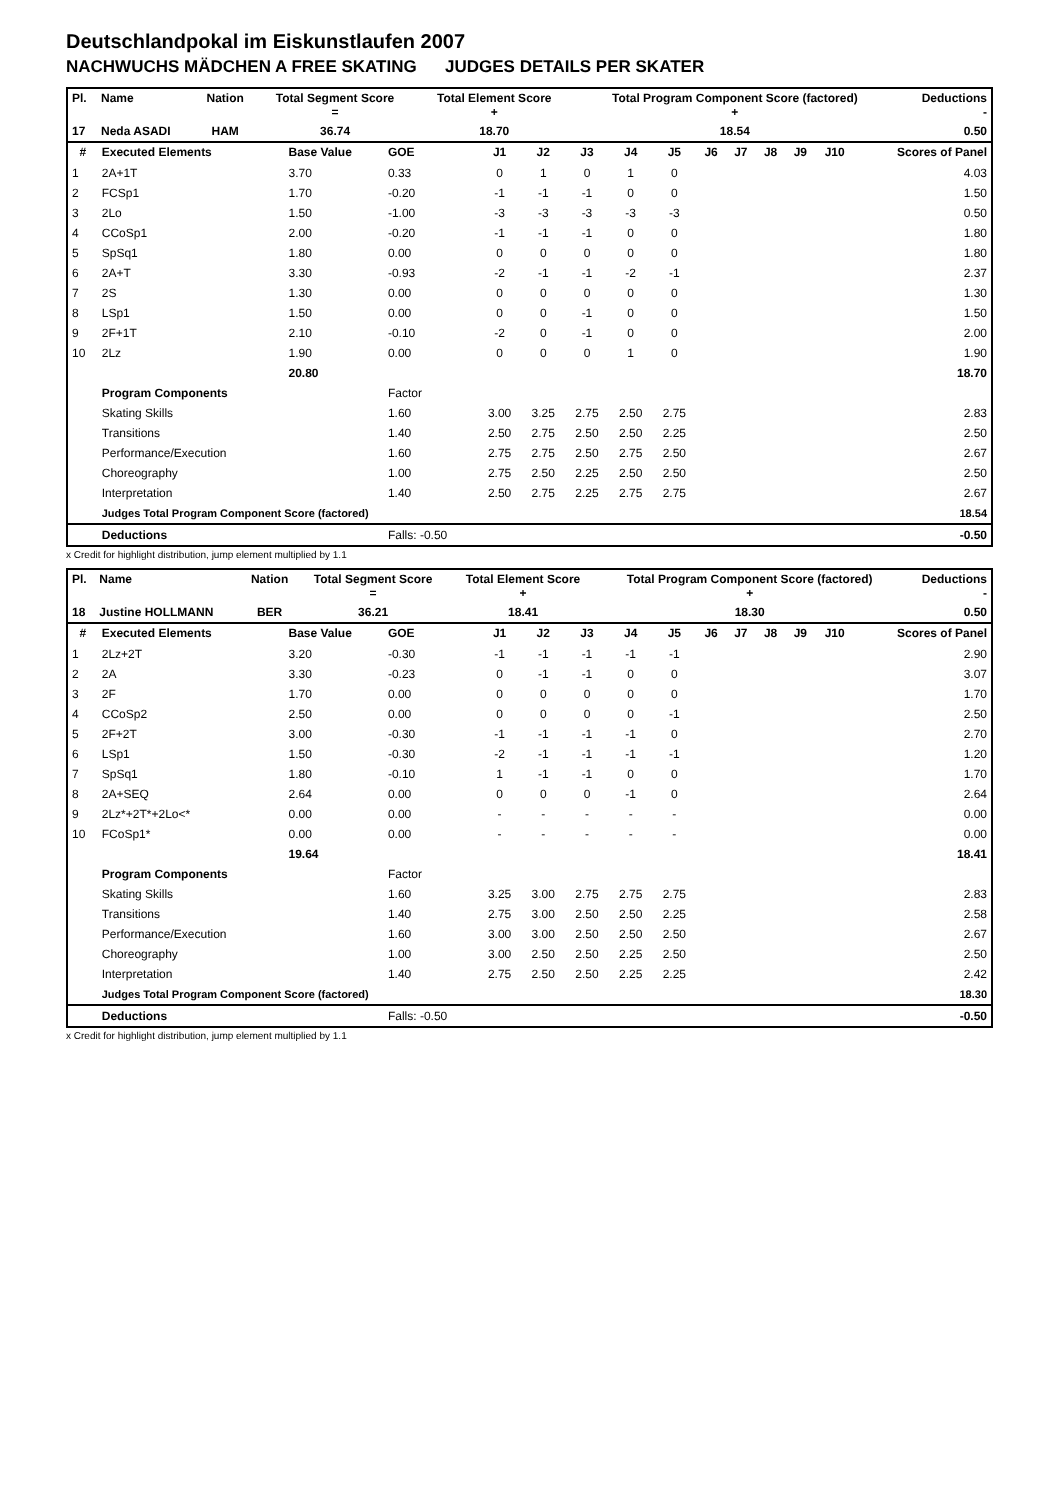Deutschlandpokal im Eiskunstlaufen 2007
NACHWUCHS MÄDCHEN A FREE SKATING JUDGES DETAILS PER SKATER
| Pl. | Name | Nation | Total Segment Score = | Total Element Score + | Total Program Component Score (factored) + | Deductions - |
| --- | --- | --- | --- | --- | --- | --- |
| 17 | Neda ASADI | HAM | 36.74 | 18.70 | 18.54 | 0.50 |
| # | Executed Elements | Base Value | GOE | J1 | J2 | J3 | J4 | J5 | J6 | J7 | J8 | J9 | J10 | Scores of Panel |
| --- | --- | --- | --- | --- | --- | --- | --- | --- | --- | --- | --- | --- | --- | --- |
| 1 | 2A+1T | 3.70 | 0.33 | 0 | 1 | 0 | 1 | 0 | | | | | | 4.03 |
| 2 | FCSp1 | 1.70 | -0.20 | -1 | -1 | -1 | 0 | 0 | | | | | | 1.50 |
| 3 | 2Lo | 1.50 | -1.00 | -3 | -3 | -3 | -3 | -3 | | | | | | 0.50 |
| 4 | CCoSp1 | 2.00 | -0.20 | -1 | -1 | -1 | 0 | 0 | | | | | | 1.80 |
| 5 | SpSq1 | 1.80 | 0.00 | 0 | 0 | 0 | 0 | 0 | | | | | | 1.80 |
| 6 | 2A+T | 3.30 | -0.93 | -2 | -1 | -1 | -2 | -1 | | | | | | 2.37 |
| 7 | 2S | 1.30 | 0.00 | 0 | 0 | 0 | 0 | 0 | | | | | | 1.30 |
| 8 | LSp1 | 1.50 | 0.00 | 0 | 0 | -1 | 0 | 0 | | | | | | 1.50 |
| 9 | 2F+1T | 2.10 | -0.10 | -2 | 0 | -1 | 0 | 0 | | | | | | 2.00 |
| 10 | 2Lz | 1.90 | 0.00 | 0 | 0 | 0 | 1 | 0 | | | | | | 1.90 |
| | | 20.80 | | | | | | | | | | | | 18.70 |
| | Program Components | | Factor | | | | | | | | | | | |
| | Skating Skills | | 1.60 | 3.00 | 3.25 | 2.75 | 2.50 | 2.75 | | | | | | 2.83 |
| | Transitions | | 1.40 | 2.50 | 2.75 | 2.50 | 2.50 | 2.25 | | | | | | 2.50 |
| | Performance/Execution | | 1.60 | 2.75 | 2.75 | 2.50 | 2.75 | 2.50 | | | | | | 2.67 |
| | Choreography | | 1.00 | 2.75 | 2.50 | 2.25 | 2.50 | 2.50 | | | | | | 2.50 |
| | Interpretation | | 1.40 | 2.50 | 2.75 | 2.25 | 2.75 | 2.75 | | | | | | 2.67 |
| | Judges Total Program Component Score (factored) | | | | | | | | | | | | | 18.54 |
| | Deductions | | Falls: -0.50 | | | | | | | | | | | -0.50 |
x Credit for highlight distribution, jump element multiplied by 1.1
| Pl. | Name | Nation | Total Segment Score = | Total Element Score + | Total Program Component Score (factored) + | Deductions - |
| --- | --- | --- | --- | --- | --- | --- |
| 18 | Justine HOLLMANN | BER | 36.21 | 18.41 | 18.30 | 0.50 |
| # | Executed Elements | Base Value | GOE | J1 | J2 | J3 | J4 | J5 | J6 | J7 | J8 | J9 | J10 | Scores of Panel |
| --- | --- | --- | --- | --- | --- | --- | --- | --- | --- | --- | --- | --- | --- | --- |
| 1 | 2Lz+2T | 3.20 | -0.30 | -1 | -1 | -1 | -1 | -1 | | | | | | 2.90 |
| 2 | 2A | 3.30 | -0.23 | 0 | -1 | -1 | 0 | 0 | | | | | | 3.07 |
| 3 | 2F | 1.70 | 0.00 | 0 | 0 | 0 | 0 | 0 | | | | | | 1.70 |
| 4 | CCoSp2 | 2.50 | 0.00 | 0 | 0 | 0 | 0 | -1 | | | | | | 2.50 |
| 5 | 2F+2T | 3.00 | -0.30 | -1 | -1 | -1 | -1 | 0 | | | | | | 2.70 |
| 6 | LSp1 | 1.50 | -0.30 | -2 | -1 | -1 | -1 | -1 | | | | | | 1.20 |
| 7 | SpSq1 | 1.80 | -0.10 | 1 | -1 | -1 | 0 | 0 | | | | | | 1.70 |
| 8 | 2A+SEQ | 2.64 | 0.00 | 0 | 0 | 0 | -1 | 0 | | | | | | 2.64 |
| 9 | 2Lz*+2T*+2Lo<* | 0.00 | 0.00 | - | - | - | - | - | | | | | | 0.00 |
| 10 | FCoSp1* | 0.00 | 0.00 | - | - | - | - | - | | | | | | 0.00 |
| | | 19.64 | | | | | | | | | | | | 18.41 |
| | Program Components | | Factor | | | | | | | | | | | |
| | Skating Skills | | 1.60 | 3.25 | 3.00 | 2.75 | 2.75 | 2.75 | | | | | | 2.83 |
| | Transitions | | 1.40 | 2.75 | 3.00 | 2.50 | 2.50 | 2.25 | | | | | | 2.58 |
| | Performance/Execution | | 1.60 | 3.00 | 3.00 | 2.50 | 2.50 | 2.50 | | | | | | 2.67 |
| | Choreography | | 1.00 | 3.00 | 2.50 | 2.50 | 2.25 | 2.50 | | | | | | 2.50 |
| | Interpretation | | 1.40 | 2.75 | 2.50 | 2.50 | 2.25 | 2.25 | | | | | | 2.42 |
| | Judges Total Program Component Score (factored) | | | | | | | | | | | | | 18.30 |
| | Deductions | | Falls: -0.50 | | | | | | | | | | | -0.50 |
x Credit for highlight distribution, jump element multiplied by 1.1